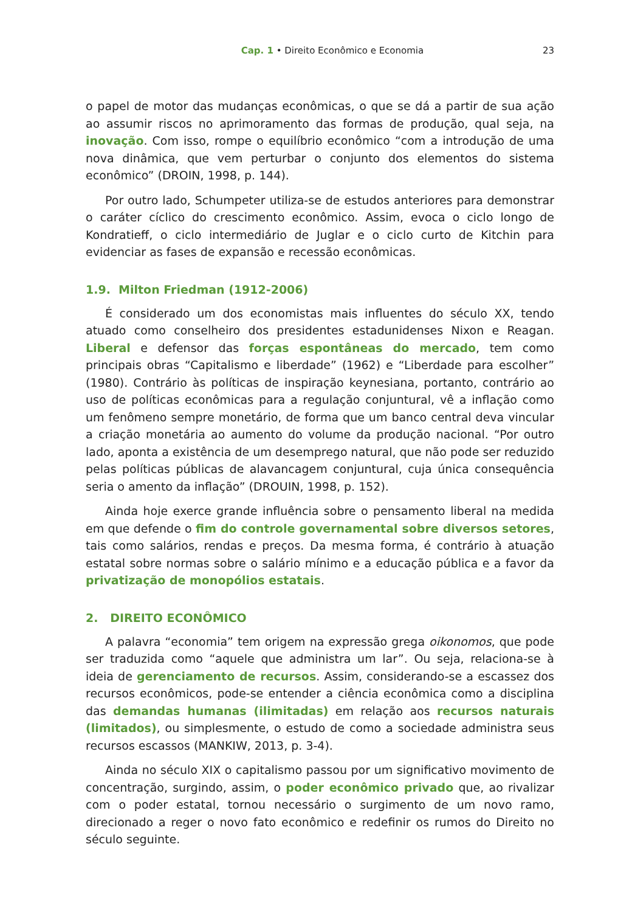Cap. 1 • Direito Econômico e Economia 23
o papel de motor das mudanças econômicas, o que se dá a partir de sua ação ao assumir riscos no aprimoramento das formas de produção, qual seja, na inovação. Com isso, rompe o equilíbrio econômico “com a introdução de uma nova dinâmica, que vem perturbar o conjunto dos elementos do sistema econômico” (DROIN, 1998, p. 144).
Por outro lado, Schumpeter utiliza-se de estudos anteriores para demonstrar o caráter cíclico do crescimento econômico. Assim, evoca o ciclo longo de Kondratieff, o ciclo intermediário de Juglar e o ciclo curto de Kitchin para evidenciar as fases de expansão e recessão econômicas.
1.9. Milton Friedman (1912-2006)
É considerado um dos economistas mais influentes do século XX, tendo atuado como conselheiro dos presidentes estadunidenses Nixon e Reagan. Liberal e defensor das forças espontâneas do mercado, tem como principais obras “Capitalismo e liberdade” (1962) e “Liberdade para escolher” (1980). Contrário às políticas de inspiração keynesiana, portanto, contrário ao uso de políticas econômicas para a regulação conjuntural, vê a inflação como um fenômeno sempre monetário, de forma que um banco central deva vincular a criação monetária ao aumento do volume da produção nacional. “Por outro lado, aponta a existência de um desemprego natural, que não pode ser reduzido pelas políticas públicas de alavancagem conjuntural, cuja única consequência seria o amento da inflação” (DROUIN, 1998, p. 152).
Ainda hoje exerce grande influência sobre o pensamento liberal na medida em que defende o fim do controle governamental sobre diversos setores, tais como salários, rendas e preços. Da mesma forma, é contrário à atuação estatal sobre normas sobre o salário mínimo e a educação pública e a favor da privatização de monopólios estatais.
2. DIREITO ECONÔMICO
A palavra “economia” tem origem na expressão grega oikonomos, que pode ser traduzida como “aquele que administra um lar”. Ou seja, relaciona-se à ideia de gerenciamento de recursos. Assim, considerando-se a escassez dos recursos econômicos, pode-se entender a ciência econômica como a disciplina das demandas humanas (ilimitadas) em relação aos recursos naturais (limitados), ou simplesmente, o estudo de como a sociedade administra seus recursos escassos (MANKIW, 2013, p. 3-4).
Ainda no século XIX o capitalismo passou por um significativo movimento de concentração, surgindo, assim, o poder econômico privado que, ao rivalizar com o poder estatal, tornou necessário o surgimento de um novo ramo, direcionado a reger o novo fato econômico e redefinir os rumos do Direito no século seguinte.